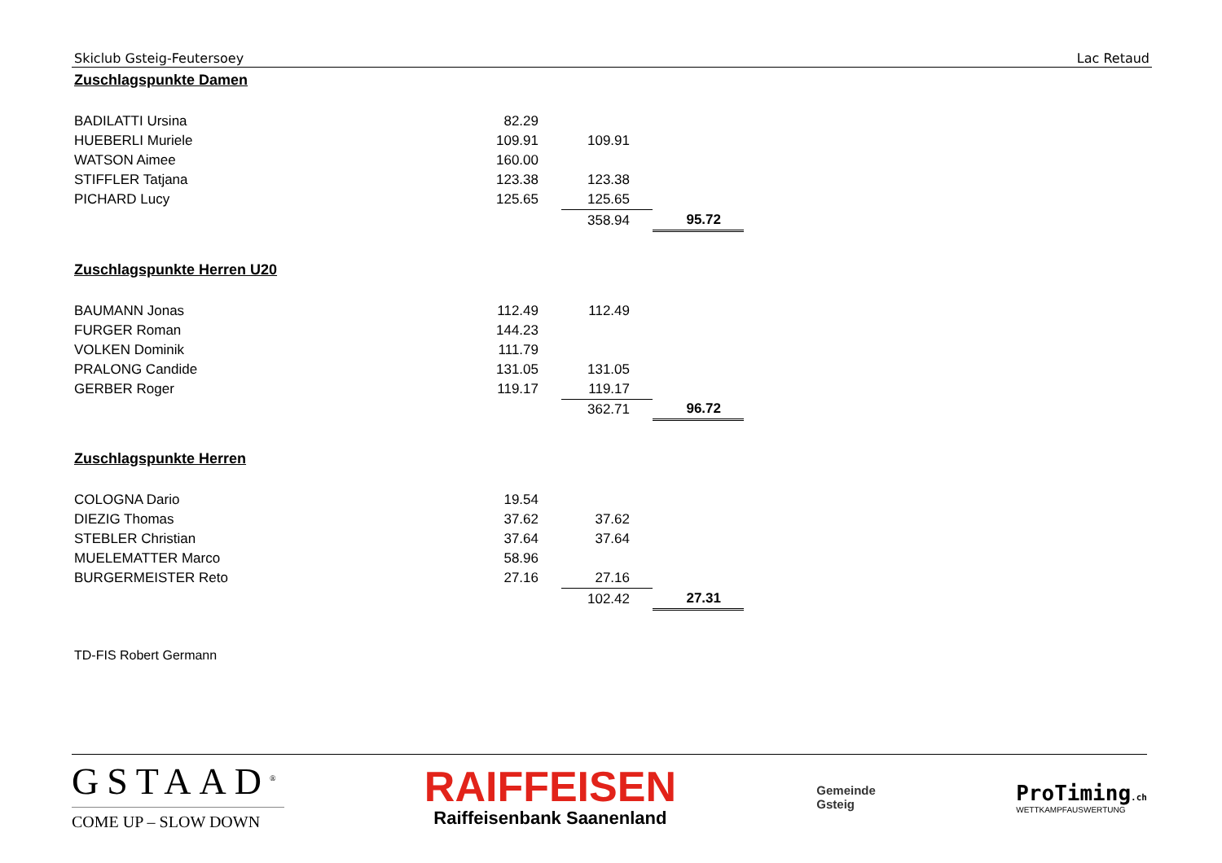Skiclub Gsteig-Feutersoey Lac Retaud
Zuschlagspunkte Damen
| BADILATTI Ursina | 82.29 | | |
| HUEBERLI Muriele | 109.91 | 109.91 | |
| WATSON Aimee | 160.00 | | |
| STIFFLER Tatjana | 123.38 | 123.38 | |
| PICHARD Lucy | 125.65 | 125.65 | |
| | | 358.94 | 95.72 |
Zuschlagspunkte Herren U20
| BAUMANN Jonas | 112.49 | 112.49 | |
| FURGER Roman | 144.23 | | |
| VOLKEN Dominik | 111.79 | | |
| PRALONG Candide | 131.05 | 131.05 | |
| GERBER Roger | 119.17 | 119.17 | |
| | | 362.71 | 96.72 |
Zuschlagspunkte Herren
| COLOGNA Dario | 19.54 | | |
| DIEZIG Thomas | 37.62 | 37.62 | |
| STEBLER Christian | 37.64 | 37.64 | |
| MUELEMATTER Marco | 58.96 | | |
| BURGERMEISTER Reto | 27.16 | 27.16 | |
| | | 102.42 | 27.31 |
TD-FIS Robert Germann
GSTAAD<sup>®</sup>
COME UP – SLOW DOWN
RAIFFEISEN
Raiffeisenbank Saanenland
Gemeinde
Gsteig
ProTiming.ch
WETTKAMPFAUSWERTUNG